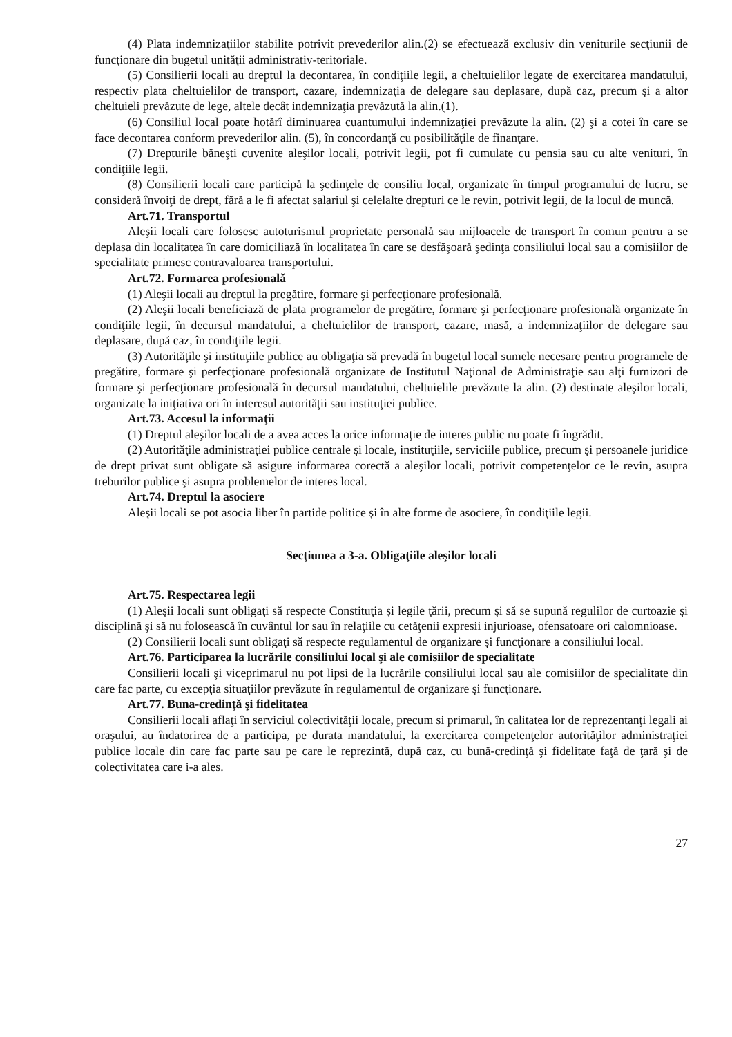(4) Plata indemnizaţiilor stabilite potrivit prevederilor alin.(2) se efectuează exclusiv din veniturile secţiunii de funcţionare din bugetul unităţii administrativ-teritoriale.
(5) Consilierii locali au dreptul la decontarea, în condiţiile legii, a cheltuielilor legate de exercitarea mandatului, respectiv plata cheltuielilor de transport, cazare, indemnizaţia de delegare sau deplasare, după caz, precum şi a altor cheltuieli prevăzute de lege, altele decât indemnizaţia prevăzută la alin.(1).
(6) Consiliul local poate hotărî diminuarea cuantumului indemnizaţiei prevăzute la alin. (2) şi a cotei în care se face decontarea conform prevederilor alin. (5), în concordanţă cu posibilităţile de finanţare.
(7) Drepturile băneşti cuvenite aleşilor locali, potrivit legii, pot fi cumulate cu pensia sau cu alte venituri, în condiţiile legii.
(8) Consilierii locali care participă la şedinţele de consiliu local, organizate în timpul programului de lucru, se consideră învoiţi de drept, fără a le fi afectat salariul şi celelalte drepturi ce le revin, potrivit legii, de la locul de muncă.
Art.71. Transportul
Aleşii locali care folosesc autoturismul proprietate personală sau mijloacele de transport în comun pentru a se deplasa din localitatea în care domiciliază în localitatea în care se desfăşoară şedinţa consiliului local sau a comisiilor de specialitate primesc contravaloarea transportului.
Art.72. Formarea profesională
(1) Aleşii locali au dreptul la pregătire, formare şi perfecţionare profesională.
(2) Aleşii locali beneficiază de plata programelor de pregătire, formare şi perfecţionare profesională organizate în condiţiile legii, în decursul mandatului, a cheltuielilor de transport, cazare, masă, a indemnizaţiilor de delegare sau deplasare, după caz, în condiţiile legii.
(3) Autorităţile şi instituţiile publice au obligaţia să prevadă în bugetul local sumele necesare pentru programele de pregătire, formare şi perfecţionare profesională organizate de Institutul Naţional de Administraţie sau alţi furnizori de formare şi perfecţionare profesională în decursul mandatului, cheltuielile prevăzute la alin. (2) destinate aleşilor locali, organizate la iniţiativa ori în interesul autorităţii sau instituţiei publice.
Art.73. Accesul la informaţii
(1) Dreptul aleşilor locali de a avea acces la orice informaţie de interes public nu poate fi îngrădit.
(2) Autorităţile administraţiei publice centrale şi locale, instituţiile, serviciile publice, precum şi persoanele juridice de drept privat sunt obligate să asigure informarea corectă a aleşilor locali, potrivit competenţelor ce le revin, asupra treburilor publice şi asupra problemelor de interes local.
Art.74. Dreptul la asociere
Aleşii locali se pot asocia liber în partide politice şi în alte forme de asociere, în condiţiile legii.
Secţiunea a 3-a. Obligaţiile aleşilor locali
Art.75. Respectarea legii
(1) Aleşii locali sunt obligaţi să respecte Constituţia şi legile ţării, precum şi să se supună regulilor de curtoazie şi disciplină şi să nu folosească în cuvântul lor sau în relaţiile cu cetăţenii expresii injurioase, ofensatoare ori calomnioase.
(2) Consilierii locali sunt obligaţi să respecte regulamentul de organizare şi funcţionare a consiliului local.
Art.76. Participarea la lucrările consiliului local şi ale comisiilor de specialitate
Consilierii locali şi viceprimarul nu pot lipsi de la lucrările consiliului local sau ale comisiilor de specialitate din care fac parte, cu excepţia situaţiilor prevăzute în regulamentul de organizare şi funcţionare.
Art.77. Buna-credinţă şi fidelitatea
Consilierii locali aflaţi în serviciul colectivităţii locale, precum si primarul, în calitatea lor de reprezentanţi legali ai oraşului, au îndatorirea de a participa, pe durata mandatului, la exercitarea competenţelor autorităţilor administraţiei publice locale din care fac parte sau pe care le reprezintă, după caz, cu bună-credinţă şi fidelitate faţă de ţară şi de colectivitatea care i-a ales.
27